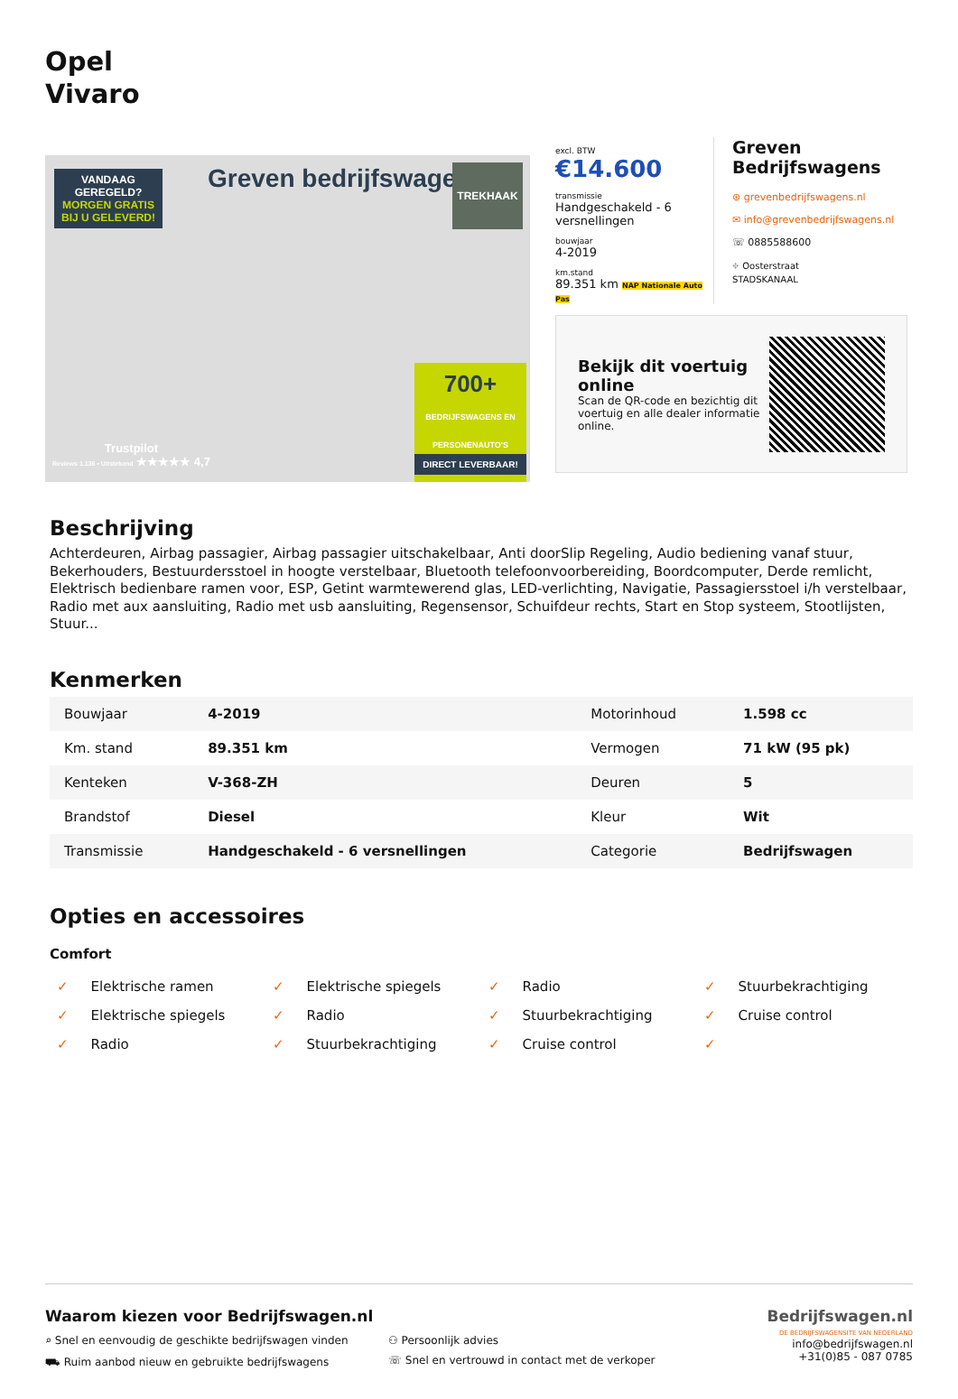Opel
Vivaro
VANDAAG GEREGELD?
MORGEN GRATIS BIJ U GELEVERD!
Greven bedrijfswagens.nl TREKHAAK
Trustpilot
Reviews 1.136 • Uitstekend ★★★★★ 4,7
700+
BEDRIJFSWAGENS EN PERSONENAUTO'S
DIRECT LEVERBAAR!
excl. BTW
€14.600
transmissie
Handgeschakeld - 6 versnellingen
bouwjaar
4-2019
km.stand
89.351 km NAP Nationale Auto Pas
Greven Bedrijfswagens
⊛ grevenbedrijfswagens.nl
✉ info@grevenbedrijfswagens.nl
☏ 0885588600
⌖ Oosterstraat
STADSKANAAL
Bekijk dit voertuig online
Scan de QR-code en bezichtig dit voertuig en alle dealer informatie online.
Beschrijving
Achterdeuren, Airbag passagier, Airbag passagier uitschakelbaar, Anti doorSlip Regeling, Audio bediening vanaf stuur, Bekerhouders, Bestuurdersstoel in hoogte verstelbaar, Bluetooth telefoonvoorbereiding, Boordcomputer, Derde remlicht, Elektrisch bedienbare ramen voor, ESP, Getint warmtewerend glas, LED-verlichting, Navigatie, Passagiersstoel i/h verstelbaar, Radio met aux aansluiting, Radio met usb aansluiting, Regensensor, Schuifdeur rechts, Start en Stop systeem, Stootlijsten, Stuur...
Kenmerken
| Bouwjaar | 4-2019 | Motorinhoud | 1.598 cc |
| Km. stand | 89.351 km | Vermogen | 71 kW (95 pk) |
| Kenteken | V-368-ZH | Deuren | 5 |
| Brandstof | Diesel | Kleur | Wit |
| Transmissie | Handgeschakeld - 6 versnellingen | Categorie | Bedrijfswagen |
Opties en accessoires
Comfort
Elektrische ramen
Elektrische spiegels
Radio
Stuurbekrachtiging
Elektrische spiegels
Radio
Stuurbekrachtiging
Cruise control
Radio
Stuurbekrachtiging
Cruise control
Waarom kiezen voor Bedrijfswagen.nl
⌕ Snel en eenvoudig de geschikte bedrijfswagen vinden
⚇ Persoonlijk advies
⛟ Ruim aanbod nieuw en gebruikte bedrijfswagens
☏ Snel en vertrouwd in contact met de verkoper
Bedrijfswagen.nl
DE BEDRIJFSWAGENSITE VAN NEDERLAND
info@bedrijfswagen.nl
+31(0)85 - 087 0785